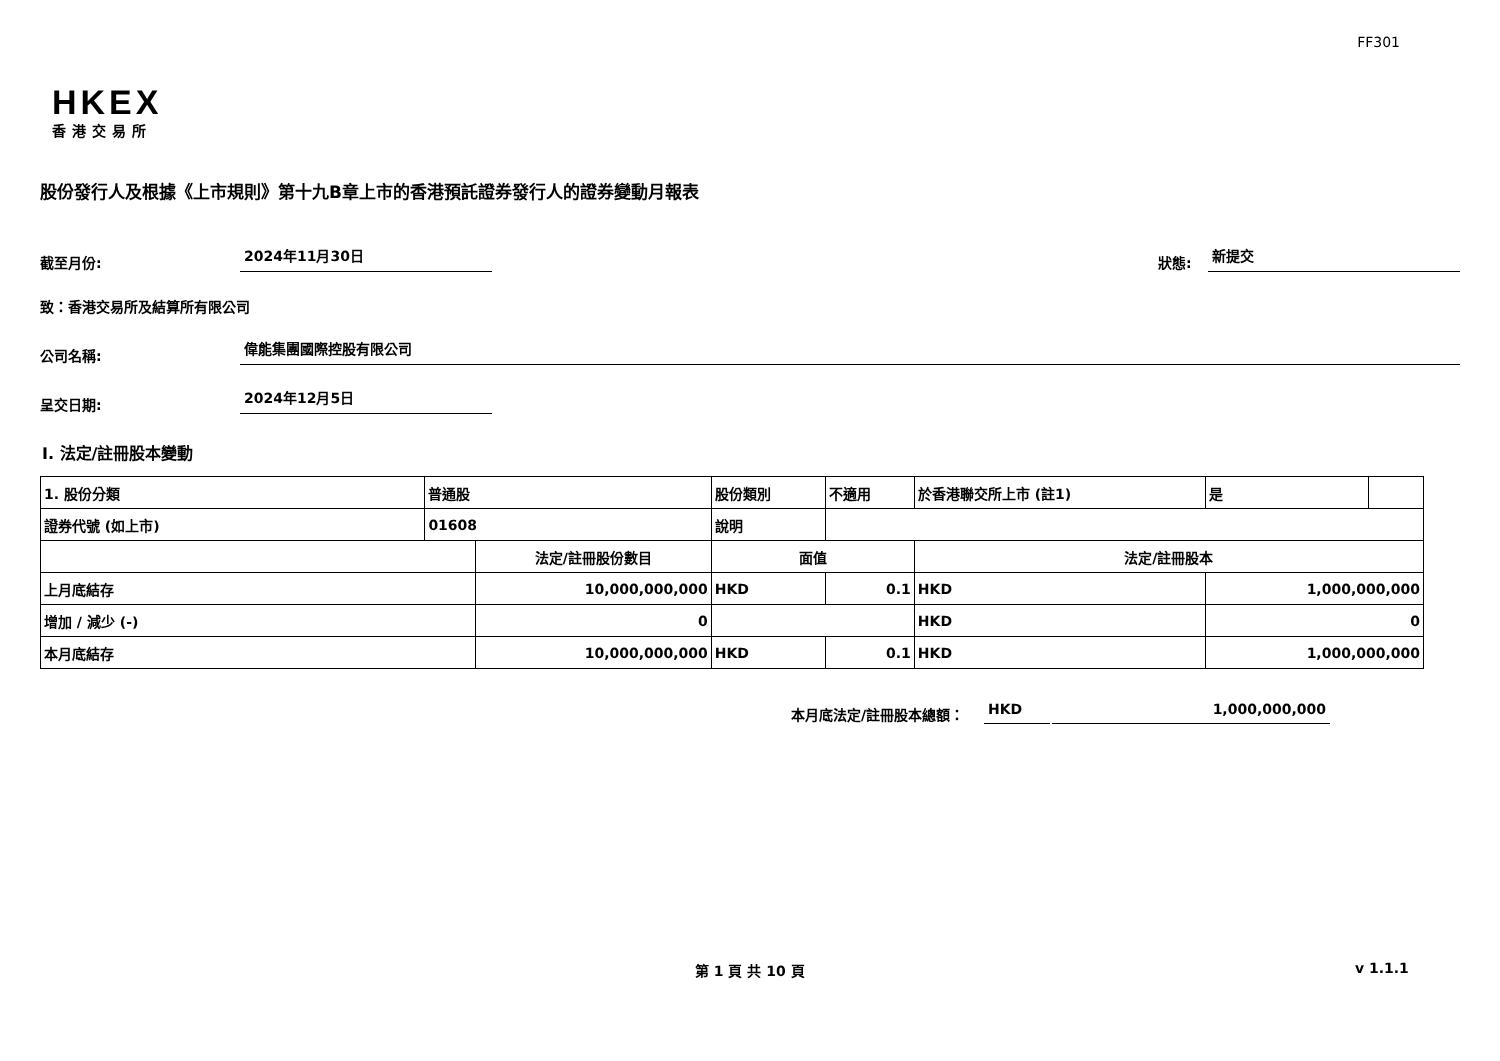FF301
HKEX
香港交易所
股份發行人及根據《上市規則》第十九B章上市的香港預託證券發行人的證券變動月報表
截至月份:
2024年11月30日
狀態:
新提交
致：香港交易所及結算所有限公司
公司名稱:
偉能集團國際控股有限公司
呈交日期:
2024年12月5日
I. 法定/註冊股本變動
| 1. 股份分類 | 普通股 | | 股份類別 | | 不適用 | 於香港聯交所上市 (註1) | 是 | |
| 證券代號 (如上市) | 01608 | | 說明 | | | | | |
| | | 法定/註冊股份數目 | | 面值 | | 法定/註冊股本 | | |
| 上月底結存 | | 10,000,000,000 | | HKD | 0.1 | HKD | 1,000,000,000 | |
| 增加 / 減少 (-) | | 0 | | | | HKD | 0 | |
| 本月底結存 | | 10,000,000,000 | | HKD | 0.1 | HKD | 1,000,000,000 | |
本月底法定/註冊股本總額：
HKD
1,000,000,000
第 1 頁 共 10 頁 v 1.1.1